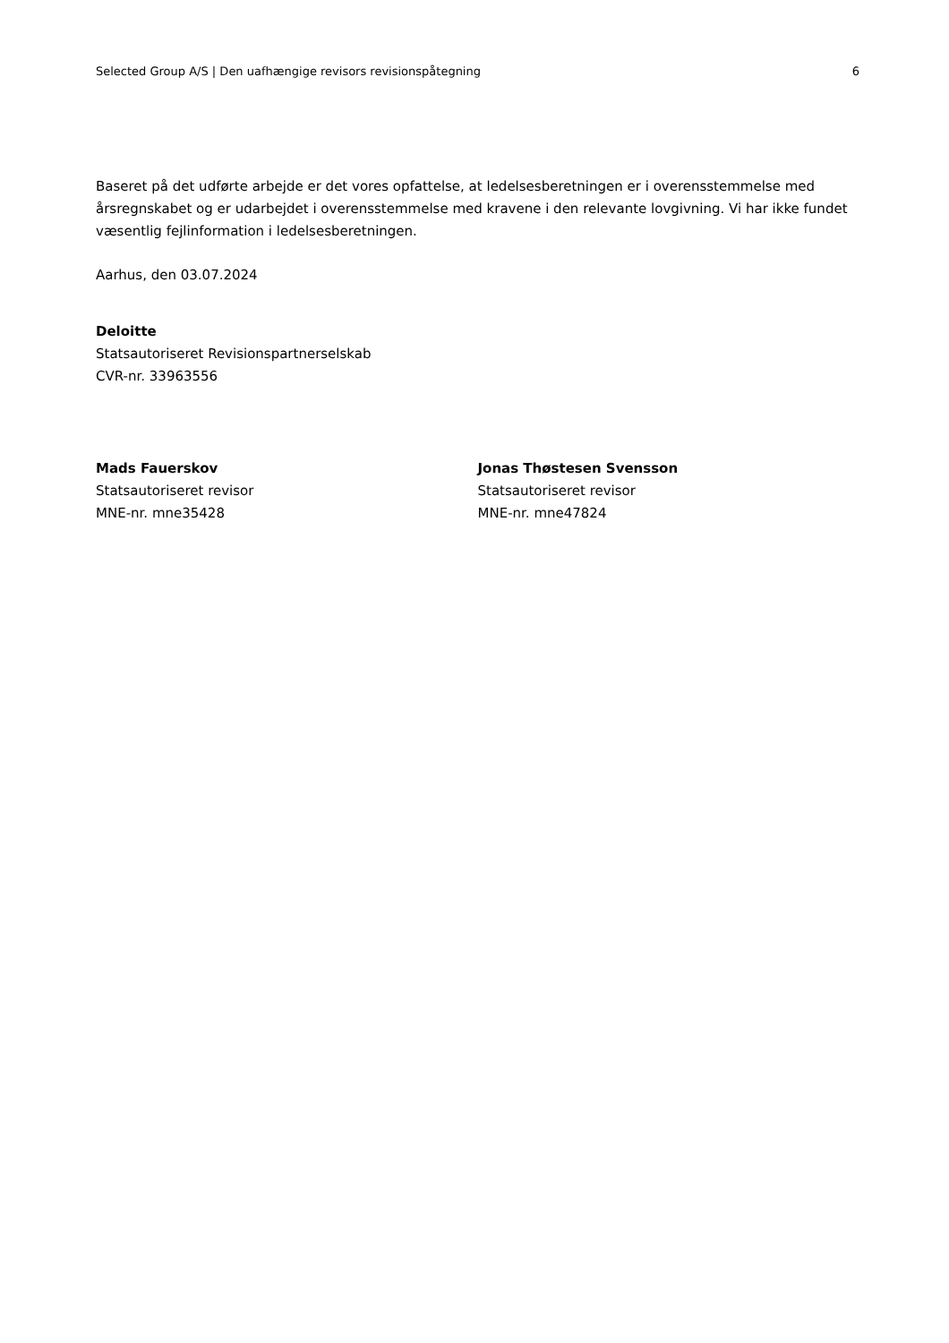Selected Group A/S | Den uafhængige revisors revisionspåtegning 6
Baseret på det udførte arbejde er det vores opfattelse, at ledelsesberetningen er i overensstemmelse med årsregnskabet og er udarbejdet i overensstemmelse med kravene i den relevante lovgivning. Vi har ikke fundet væsentlig fejlinformation i ledelsesberetningen.
Aarhus, den 03.07.2024
Deloitte
Statsautoriseret Revisionspartnerselskab
CVR-nr. 33963556
Mads Fauerskov
Statsautoriseret revisor
MNE-nr. mne35428
Jonas Thøstesen Svensson
Statsautoriseret revisor
MNE-nr. mne47824